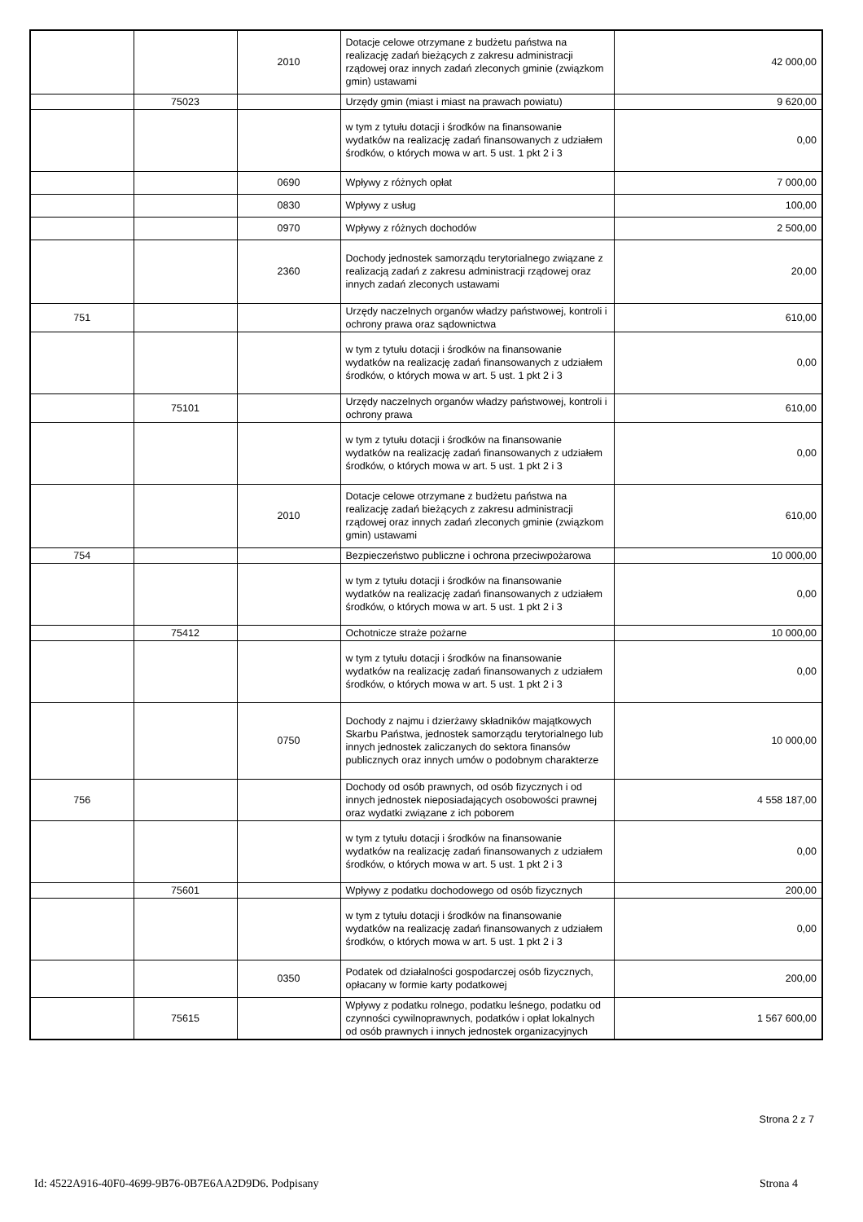| | | 2010 | Dotacje celowe otrzymane z budżetu państwa na realizację zadań bieżących z zakresu administracji rządowej oraz innych zadań zleconych gminie (związkom gmin) ustawami | 42 000,00 |
| | 75023 | | Urzędy gmin (miast i miast na prawach powiatu) | 9 620,00 |
| | | | w tym z tytułu dotacji i środków na finansowanie wydatków na realizację zadań finansowanych z udziałem środków, o których mowa w art. 5 ust. 1 pkt 2 i 3 | 0,00 |
| | | 0690 | Wpływy z różnych opłat | 7 000,00 |
| | | 0830 | Wpływy z usług | 100,00 |
| | | 0970 | Wpływy z różnych dochodów | 2 500,00 |
| | | 2360 | Dochody jednostek samorządu terytorialnego związane z realizacją zadań z zakresu administracji rządowej oraz innych zadań zleconych ustawami | 20,00 |
| 751 | | | Urzędy naczelnych organów władzy państwowej, kontroli i ochrony prawa oraz sądownictwa | 610,00 |
| | | | w tym z tytułu dotacji i środków na finansowanie wydatków na realizację zadań finansowanych z udziałem środków, o których mowa w art. 5 ust. 1 pkt 2 i 3 | 0,00 |
| | 75101 | | Urzędy naczelnych organów władzy państwowej, kontroli i ochrony prawa | 610,00 |
| | | | w tym z tytułu dotacji i środków na finansowanie wydatków na realizację zadań finansowanych z udziałem środków, o których mowa w art. 5 ust. 1 pkt 2 i 3 | 0,00 |
| | | 2010 | Dotacje celowe otrzymane z budżetu państwa na realizację zadań bieżących z zakresu administracji rządowej oraz innych zadań zleconych gminie (związkom gmin) ustawami | 610,00 |
| 754 | | | Bezpieczeństwo publiczne i ochrona przeciwpożarowa | 10 000,00 |
| | | | w tym z tytułu dotacji i środków na finansowanie wydatków na realizację zadań finansowanych z udziałem środków, o których mowa w art. 5 ust. 1 pkt 2 i 3 | 0,00 |
| | 75412 | | Ochotnicze straże pożarne | 10 000,00 |
| | | | w tym z tytułu dotacji i środków na finansowanie wydatków na realizację zadań finansowanych z udziałem środków, o których mowa w art. 5 ust. 1 pkt 2 i 3 | 0,00 |
| | | 0750 | Dochody z najmu i dzierżawy składników majątkowych Skarbu Państwa, jednostek samorządu terytorialnego lub innych jednostek zaliczanych do sektora finansów publicznych oraz innych umów o podobnym charakterze | 10 000,00 |
| 756 | | | Dochody od osób prawnych, od osób fizycznych i od innych jednostek nieposiadających osobowości prawnej oraz wydatki związane z ich poborem | 4 558 187,00 |
| | | | w tym z tytułu dotacji i środków na finansowanie wydatków na realizację zadań finansowanych z udziałem środków, o których mowa w art. 5 ust. 1 pkt 2 i 3 | 0,00 |
| | 75601 | | Wpływy z podatku dochodowego od osób fizycznych | 200,00 |
| | | | w tym z tytułu dotacji i środków na finansowanie wydatków na realizację zadań finansowanych z udziałem środków, o których mowa w art. 5 ust. 1 pkt 2 i 3 | 0,00 |
| | | 0350 | Podatek od działalności gospodarczej osób fizycznych, opłacany w formie karty podatkowej | 200,00 |
| | 75615 | | Wpływy z podatku rolnego, podatku leśnego, podatku od czynności cywilnoprawnych, podatków i opłat lokalnych od osób prawnych i innych jednostek organizacyjnych | 1 567 600,00 |
Strona 2 z 7
Id: 4522A916-40F0-4699-9B76-0B7E6AA2D9D6. Podpisany Strona 4